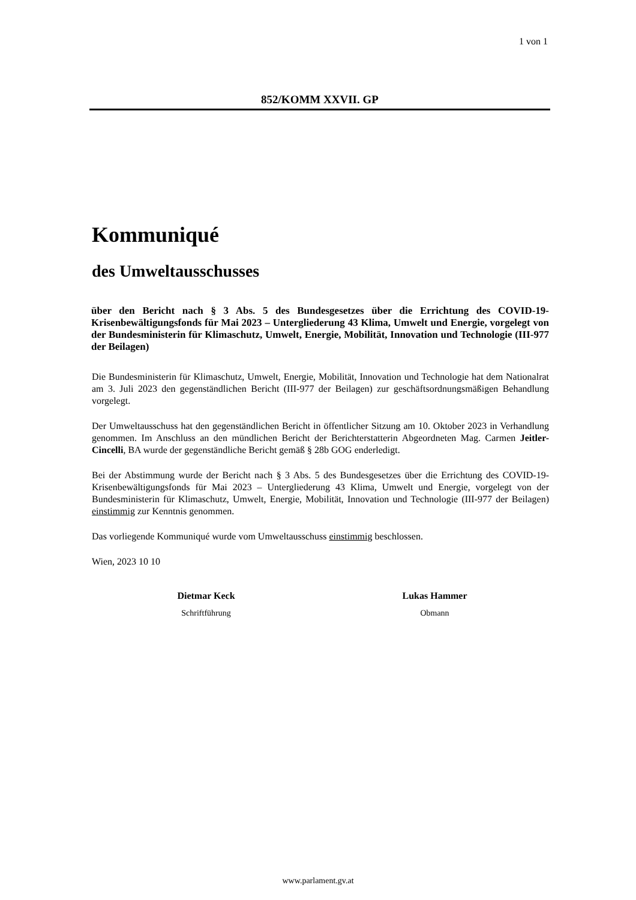1 von 1
852/KOMM XXVII. GP
Kommuniqué
des Umweltausschusses
über den Bericht nach § 3 Abs. 5 des Bundesgesetzes über die Errichtung des COVID-19-Krisenbewältigungsfonds für Mai 2023 – Untergliederung 43 Klima, Umwelt und Energie, vorgelegt von der Bundesministerin für Klimaschutz, Umwelt, Energie, Mobilität, Innovation und Technologie (III-977 der Beilagen)
Die Bundesministerin für Klimaschutz, Umwelt, Energie, Mobilität, Innovation und Technologie hat dem Nationalrat am 3. Juli 2023 den gegenständlichen Bericht (III-977 der Beilagen) zur geschäftsordnungsmäßigen Behandlung vorgelegt.
Der Umweltausschuss hat den gegenständlichen Bericht in öffentlicher Sitzung am 10. Oktober 2023 in Verhandlung genommen. Im Anschluss an den mündlichen Bericht der Berichterstatterin Abgeordneten Mag. Carmen Jeitler-Cincelli, BA wurde der gegenständliche Bericht gemäß § 28b GOG enderledigt.
Bei der Abstimmung wurde der Bericht nach § 3 Abs. 5 des Bundesgesetzes über die Errichtung des COVID-19-Krisenbewältigungsfonds für Mai 2023 – Untergliederung 43 Klima, Umwelt und Energie, vorgelegt von der Bundesministerin für Klimaschutz, Umwelt, Energie, Mobilität, Innovation und Technologie (III-977 der Beilagen) einstimmig zur Kenntnis genommen.
Das vorliegende Kommuniqué wurde vom Umweltausschuss einstimmig beschlossen.
Wien, 2023 10 10
Dietmar Keck
Schriftführung
Lukas Hammer
Obmann
www.parlament.gv.at